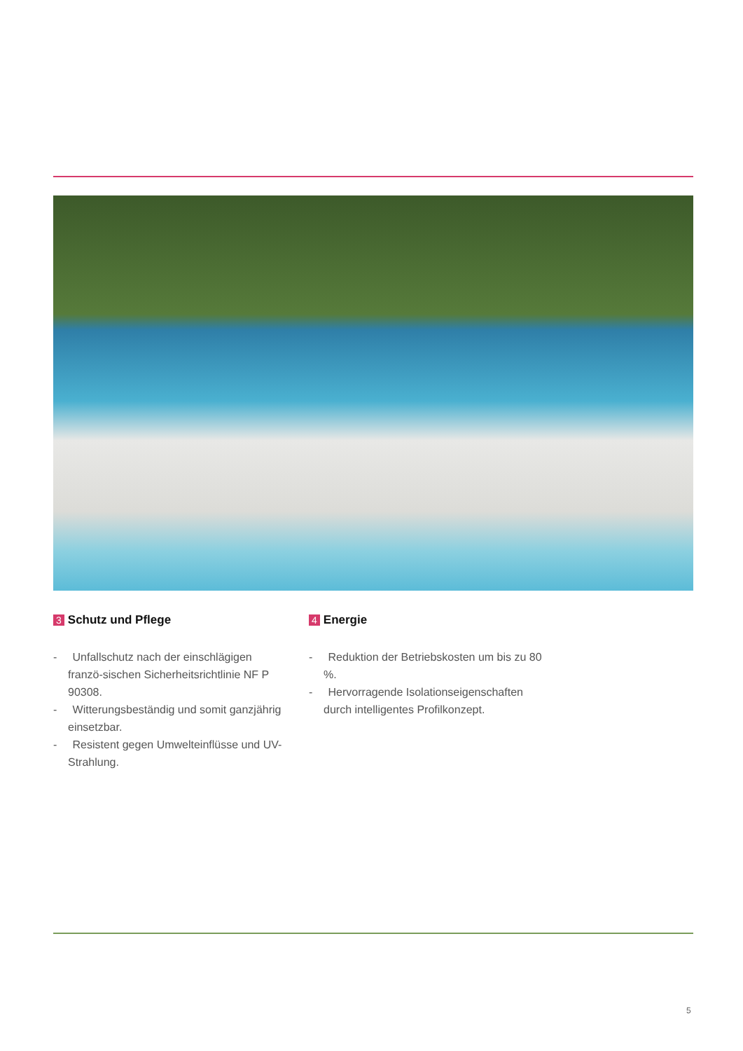3 Schutz und Pflege
- Unfallschutz nach der einschlägigen franzö-sischen Sicherheitsrichtlinie NF P 90308.
- Witterungsbeständig und somit ganzjährig einsetzbar.
- Resistent gegen Umwelteinflüsse und UV-Strahlung.
4 Energie
- Reduktion der Betriebskosten um bis zu 80 %.
- Hervorragende Isolationseigenschaften durch intelligentes Profilkonzept.
5